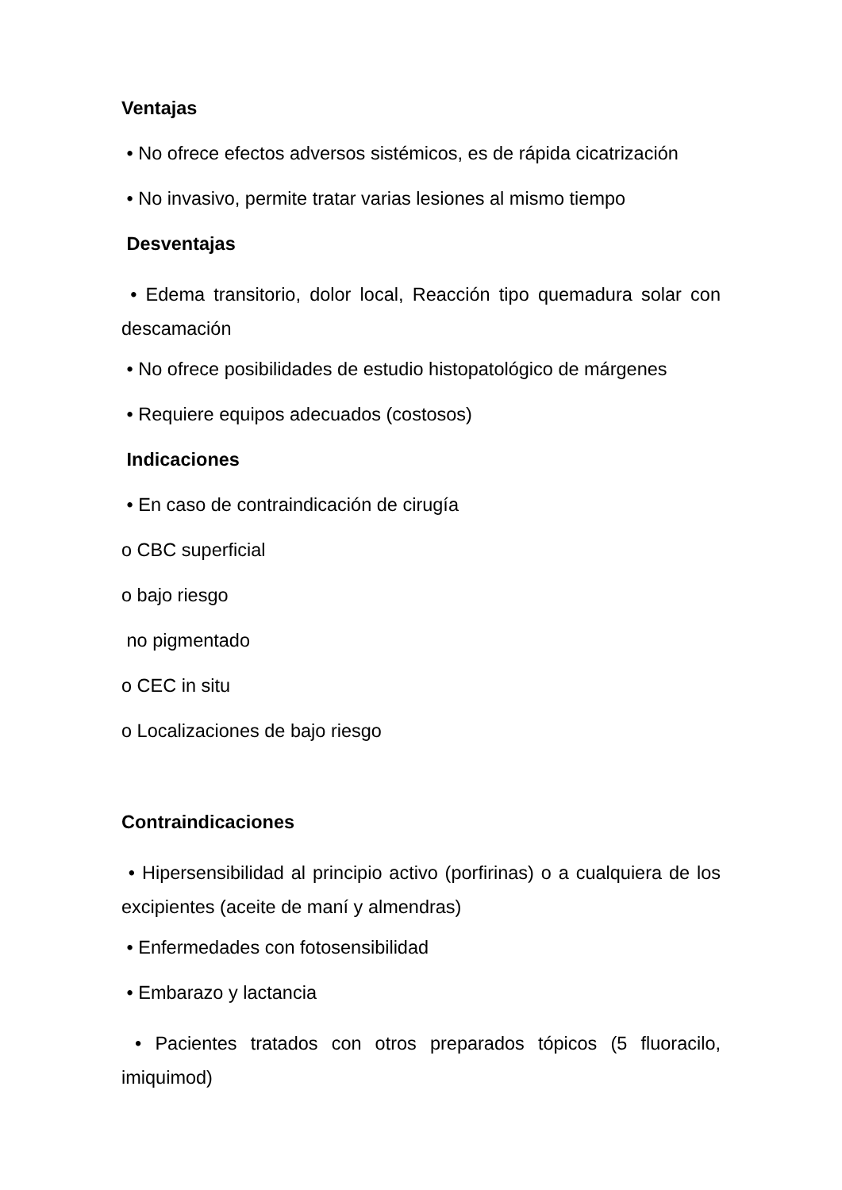Ventajas
• No ofrece efectos adversos sistémicos, es de rápida cicatrización
• No invasivo, permite tratar varias lesiones al mismo tiempo
Desventajas
• Edema transitorio, dolor local, Reacción tipo quemadura solar con descamación
• No ofrece posibilidades de estudio histopatológico de márgenes
• Requiere equipos adecuados (costosos)
Indicaciones
• En caso de contraindicación de cirugía
o CBC superficial
o bajo riesgo
no pigmentado
o CEC in situ
o Localizaciones de bajo riesgo
Contraindicaciones
• Hipersensibilidad al principio activo (porfirinas) o a cualquiera de los excipientes (aceite de maní y almendras)
• Enfermedades con fotosensibilidad
• Embarazo y lactancia
• Pacientes tratados con otros preparados tópicos (5 fluoracilo, imiquimod)